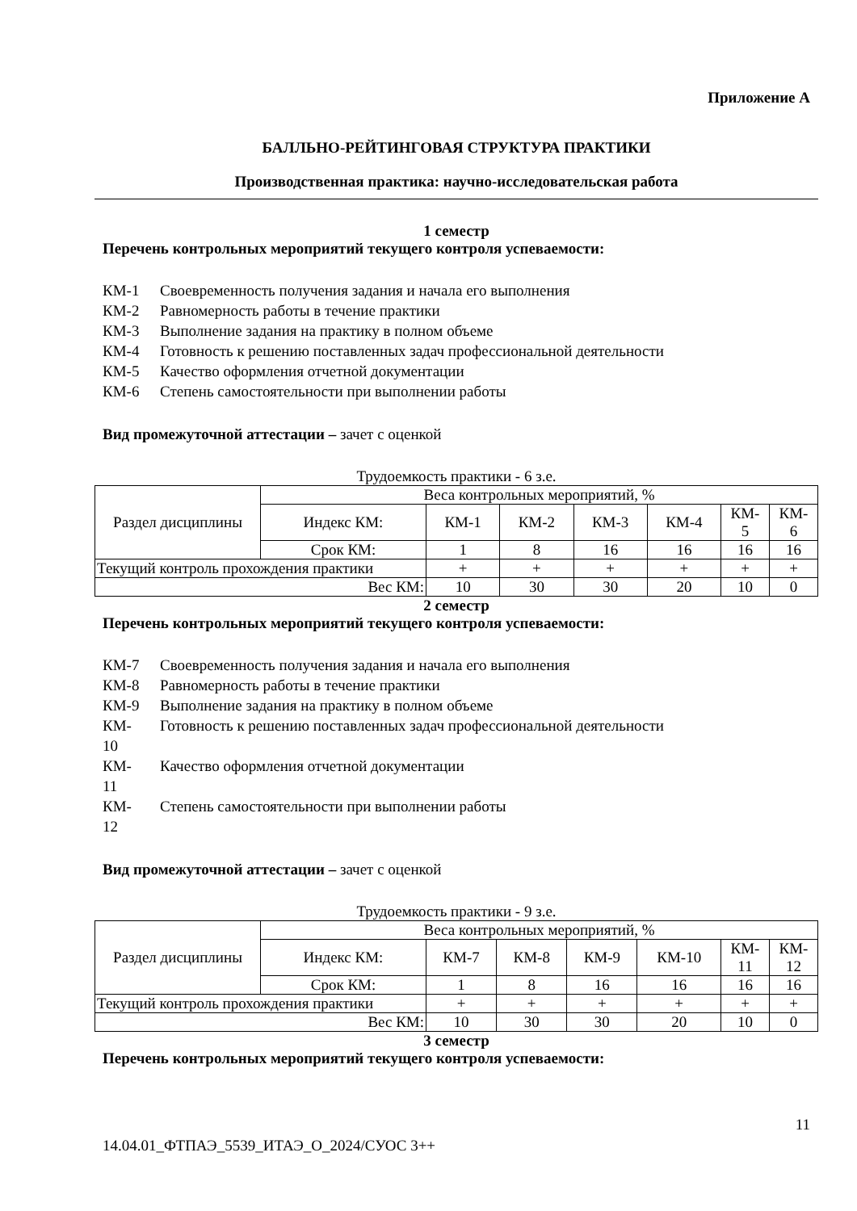Приложение А
БАЛЛЬНО-РЕЙТИНГОВАЯ СТРУКТУРА ПРАКТИКИ
Производственная практика: научно-исследовательская работа
1 семестр
Перечень контрольных мероприятий текущего контроля успеваемости:
КМ-1 Своевременность получения задания и начала его выполнения
КМ-2 Равномерность работы в течение практики
КМ-3 Выполнение задания на практику в полном объеме
КМ-4 Готовность к решению поставленных задач профессиональной деятельности
КМ-5 Качество оформления отчетной документации
КМ-6 Степень самостоятельности при выполнении работы
Вид промежуточной аттестации – зачет с оценкой
Трудоемкость практики - 6 з.е.
| Раздел дисциплины | Веса контрольных мероприятий, % | | | | | | |
| --- | --- | --- | --- | --- | --- | --- | --- |
| | Индекс КМ: | КМ-1 | КМ-2 | КМ-3 | КМ-4 | КМ- 5 | КМ- 6 |
| | Срок КМ: | 1 | 8 | 16 | 16 | 16 | 16 |
| Текущий контроль прохождения практики | | + | + | + | + | + | + |
| Вес КМ: | | 10 | 30 | 30 | 20 | 10 | 0 |
2 семестр
Перечень контрольных мероприятий текущего контроля успеваемости:
КМ-7 Своевременность получения задания и начала его выполнения
КМ-8 Равномерность работы в течение практики
КМ-9 Выполнение задания на практику в полном объеме
КМ-
10 Готовность к решению поставленных задач профессиональной деятельности
КМ-
11 Качество оформления отчетной документации
КМ-
12 Степень самостоятельности при выполнении работы
Вид промежуточной аттестации – зачет с оценкой
Трудоемкость практики - 9 з.е.
| Раздел дисциплины | Веса контрольных мероприятий, % | | | | | | |
| --- | --- | --- | --- | --- | --- | --- | --- |
| | Индекс КМ: | КМ-7 | КМ-8 | КМ-9 | КМ-10 | КМ- 11 | КМ- 12 |
| | Срок КМ: | 1 | 8 | 16 | 16 | 16 | 16 |
| Текущий контроль прохождения практики | | + | + | + | + | + | + |
| Вес КМ: | | 10 | 30 | 30 | 20 | 10 | 0 |
3 семестр
Перечень контрольных мероприятий текущего контроля успеваемости:
11
14.04.01_ФТПАЭ_5539_ИТАЭ_О_2024/СУОС 3++